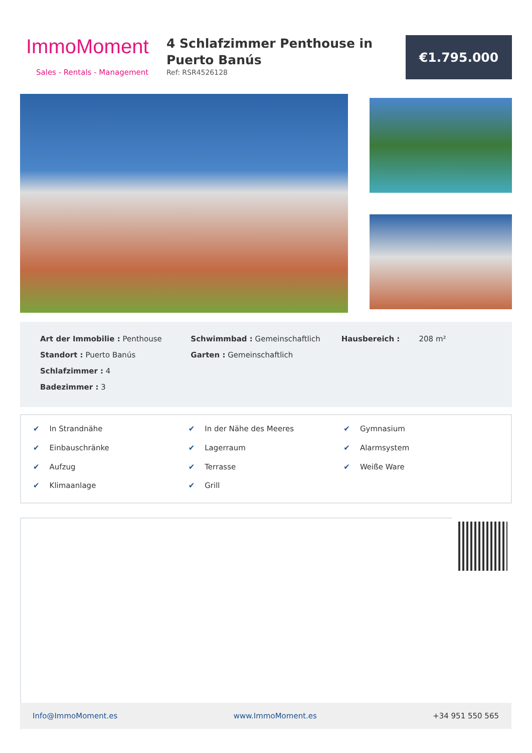ImmoMoment
Sales - Rentals - Management
4 Schlafzimmer Penthouse in Puerto Banús
Ref: RSR4526128
€1.795.000
Art der Immobilie : Penthouse
Standort : Puerto Banús
Schlafzimmer : 4
Badezimmer : 3
Schwimmbad : Gemeinschaftlich
Garten : Gemeinschaftlich
Hausbereich : 208 m²
✔ In Strandnähe
✔ In der Nähe des Meeres
✔ Gymnasium
✔ Einbauschränke
✔ Lagerraum
✔ Alarmsystem
✔ Aufzug
✔ Terrasse
✔ Weiße Ware
✔ Klimaanlage
✔ Grill
Info@ImmoMoment.es www.ImmoMoment.es +34 951 550 565